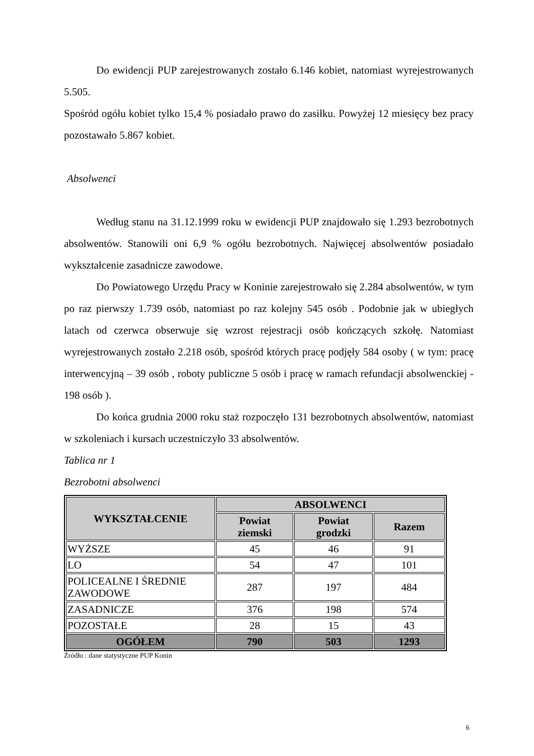Do ewidencji PUP zarejestrowanych zostało 6.146 kobiet, natomiast wyrejestrowanych 5.505.
Spośród ogółu kobiet tylko 15,4 % posiadało prawo do zasiłku. Powyżej 12 miesięcy bez pracy pozostawało 5.867 kobiet.
Absolwenci
Według stanu na 31.12.1999 roku w ewidencji PUP znajdowało się 1.293 bezrobotnych absolwentów. Stanowili oni 6,9 % ogółu bezrobotnych. Najwięcej absolwentów posiadało wykształcenie zasadnicze zawodowe.
Do Powiatowego Urzędu Pracy w Koninie zarejestrowało się 2.284 absolwentów, w tym po raz pierwszy 1.739 osób, natomiast po raz kolejny 545 osób . Podobnie jak w ubiegłych latach od czerwca obserwuje się wzrost rejestracji osób kończących szkołę. Natomiast wyrejestrowanych zostało 2.218 osób, spośród których pracę podjęły 584 osoby ( w tym: pracę interwencyjną – 39 osób , roboty publiczne 5 osób i pracę w ramach refundacji absolwenckiej - 198 osób ).
Do końca grudnia 2000 roku staż rozpoczęło 131 bezrobotnych absolwentów, natomiast w szkoleniach i kursach uczestniczyło 33 absolwentów.
Tablica nr 1
Bezrobotni absolwenci
| WYKSZTAŁCENIE | ABSOLWENCI | | |
| --- | --- | --- | --- |
| | Powiat ziemski | Powiat grodzki | Razem |
| WYŻSZE | 45 | 46 | 91 |
| LO | 54 | 47 | 101 |
| POLICEALNE I ŚREDNIE ZAWODOWE | 287 | 197 | 484 |
| ZASADNICZE | 376 | 198 | 574 |
| POZOSTAŁE | 28 | 15 | 43 |
| OGÓŁEM | 790 | 503 | 1293 |
Źródło : dane statystyczne PUP Konin
6